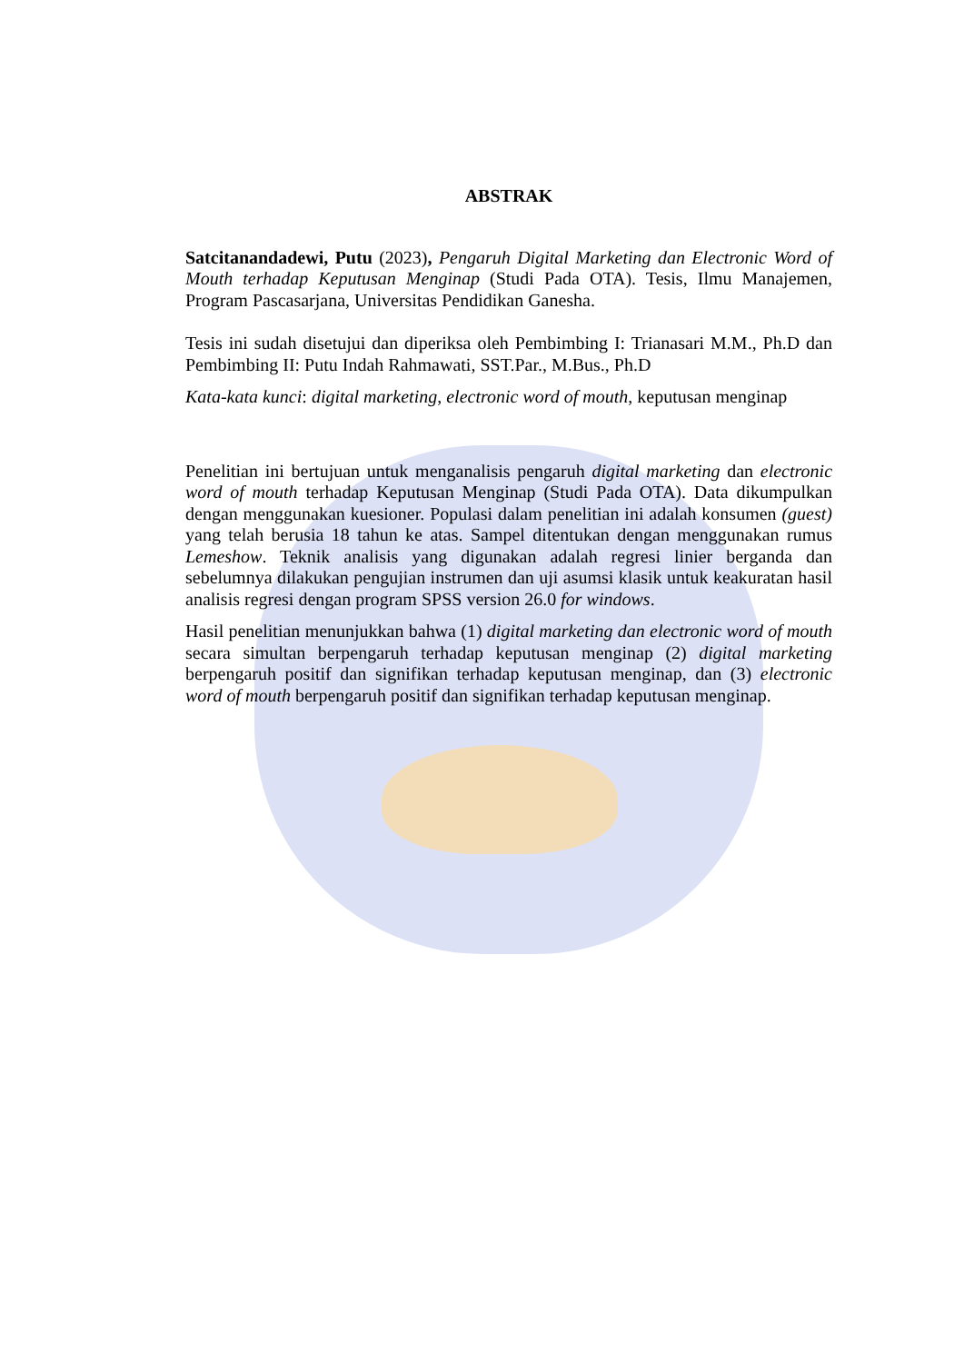ABSTRAK
Satcitanandadewi, Putu (2023), Pengaruh Digital Marketing dan Electronic Word of Mouth terhadap Keputusan Menginap (Studi Pada OTA). Tesis, Ilmu Manajemen, Program Pascasarjana, Universitas Pendidikan Ganesha.
Tesis ini sudah disetujui dan diperiksa oleh Pembimbing I: Trianasari M.M., Ph.D dan Pembimbing II: Putu Indah Rahmawati, SST.Par., M.Bus., Ph.D
Kata-kata kunci: digital marketing, electronic word of mouth, keputusan menginap
Penelitian ini bertujuan untuk menganalisis pengaruh digital marketing dan electronic word of mouth terhadap Keputusan Menginap (Studi Pada OTA). Data dikumpulkan dengan menggunakan kuesioner. Populasi dalam penelitian ini adalah konsumen (guest) yang telah berusia 18 tahun ke atas. Sampel ditentukan dengan menggunakan rumus Lemeshow. Teknik analisis yang digunakan adalah regresi linier berganda dan sebelumnya dilakukan pengujian instrumen dan uji asumsi klasik untuk keakuratan hasil analisis regresi dengan program SPSS version 26.0 for windows.
Hasil penelitian menunjukkan bahwa (1) digital marketing dan electronic word of mouth secara simultan berpengaruh terhadap keputusan menginap (2) digital marketing berpengaruh positif dan signifikan terhadap keputusan menginap, dan (3) electronic word of mouth berpengaruh positif dan signifikan terhadap keputusan menginap.